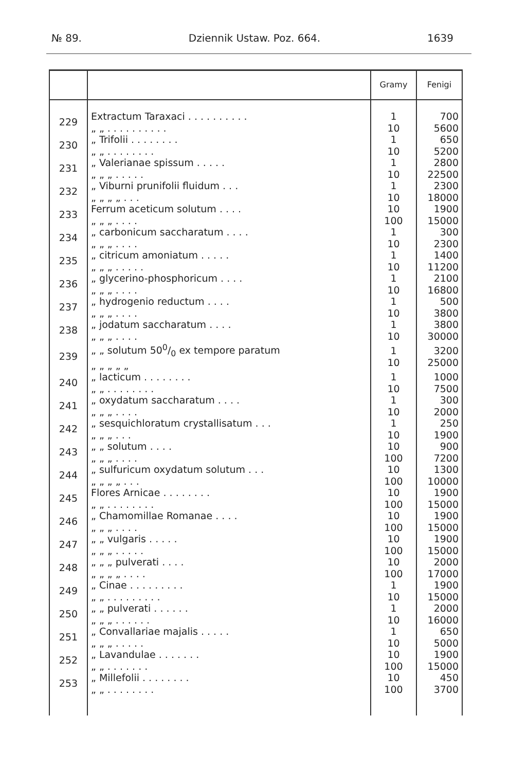№ 89. Dziennik Ustaw. Poz. 664. 1639
| | | Gramy | Fenigi |
| --- | --- | --- | --- |
| 229 | Extractum Taraxaci . . . . . . . . . . „ „ . . . . . . . . . . | 1 10 | 700 5600 |
| 230 | „ Trifolii . . . . . . . . „ „ . . . . . . . . | 1 10 | 650 5200 |
| 231 | „ Valerianae spissum . . . . . „ „ „ . . . . . | 1 10 | 2800 22500 |
| 232 | „ Viburni prunifolii fluidum . . . „ „ „ „ . . . | 1 10 | 2300 18000 |
| 233 | Ferrum aceticum solutum . . . . „ „ „ . . . . | 10 100 | 1900 15000 |
| 234 | „ carbonicum saccharatum . . . . „ „ „ . . . . | 1 10 | 300 2300 |
| 235 | „ citricum amoniatum . . . . . „ „ „ . . . . . | 1 10 | 1400 11200 |
| 236 | „ glycerino-phosphoricum . . . . „ „ „ . . . . | 1 10 | 2100 16800 |
| 237 | „ hydrogenio reductum . . . . „ „ „ . . . . | 1 10 | 500 3800 |
| 238 | „ jodatum saccharatum . . . . „ „ „ . . . . | 1 10 | 3800 30000 |
| 239 | „ „ solutum 500/0 ex tempore paratum „ „ „ „ „ | 1 10 | 3200 25000 |
| 240 | „ lacticum . . . . . . . . „ „ . . . . . . . . | 1 10 | 1000 7500 |
| 241 | „ oxydatum saccharatum . . . . „ „ „ . . . . | 1 10 | 300 2000 |
| 242 | „ sesquichloratum crystallisatum . . . „ „ „ . . . | 1 10 | 250 1900 |
| 243 | „ „ solutum . . . . „ „ „ . . . . | 10 100 | 900 7200 |
| 244 | „ sulfuricum oxydatum solutum . . . „ „ „ „ . . . | 10 100 | 1300 10000 |
| 245 | Flores Arnicae . . . . . . . . „ „ . . . . . . . . | 10 100 | 1900 15000 |
| 246 | „ Chamomillae Romanae . . . . „ „ „ . . . . | 10 100 | 1900 15000 |
| 247 | „ „ vulgaris . . . . . „ „ „ . . . . . | 10 100 | 1900 15000 |
| 248 | „ „ „ pulverati . . . . „ „ „ „ . . . . | 10 100 | 2000 17000 |
| 249 | „ Cinae . . . . . . . . . „ „ . . . . . . . . . | 1 10 | 1900 15000 |
| 250 | „ „ pulverati . . . . . . „ „ „ . . . . . . | 1 10 | 2000 16000 |
| 251 | „ Convallariae majalis . . . . . „ „ „ . . . . . | 1 10 | 650 5000 |
| 252 | „ Lavandulae . . . . . . . „ „ . . . . . . . | 10 100 | 1900 15000 |
| 253 | „ Millefolii . . . . . . . . „ „ . . . . . . . . | 10 100 | 450 3700 |